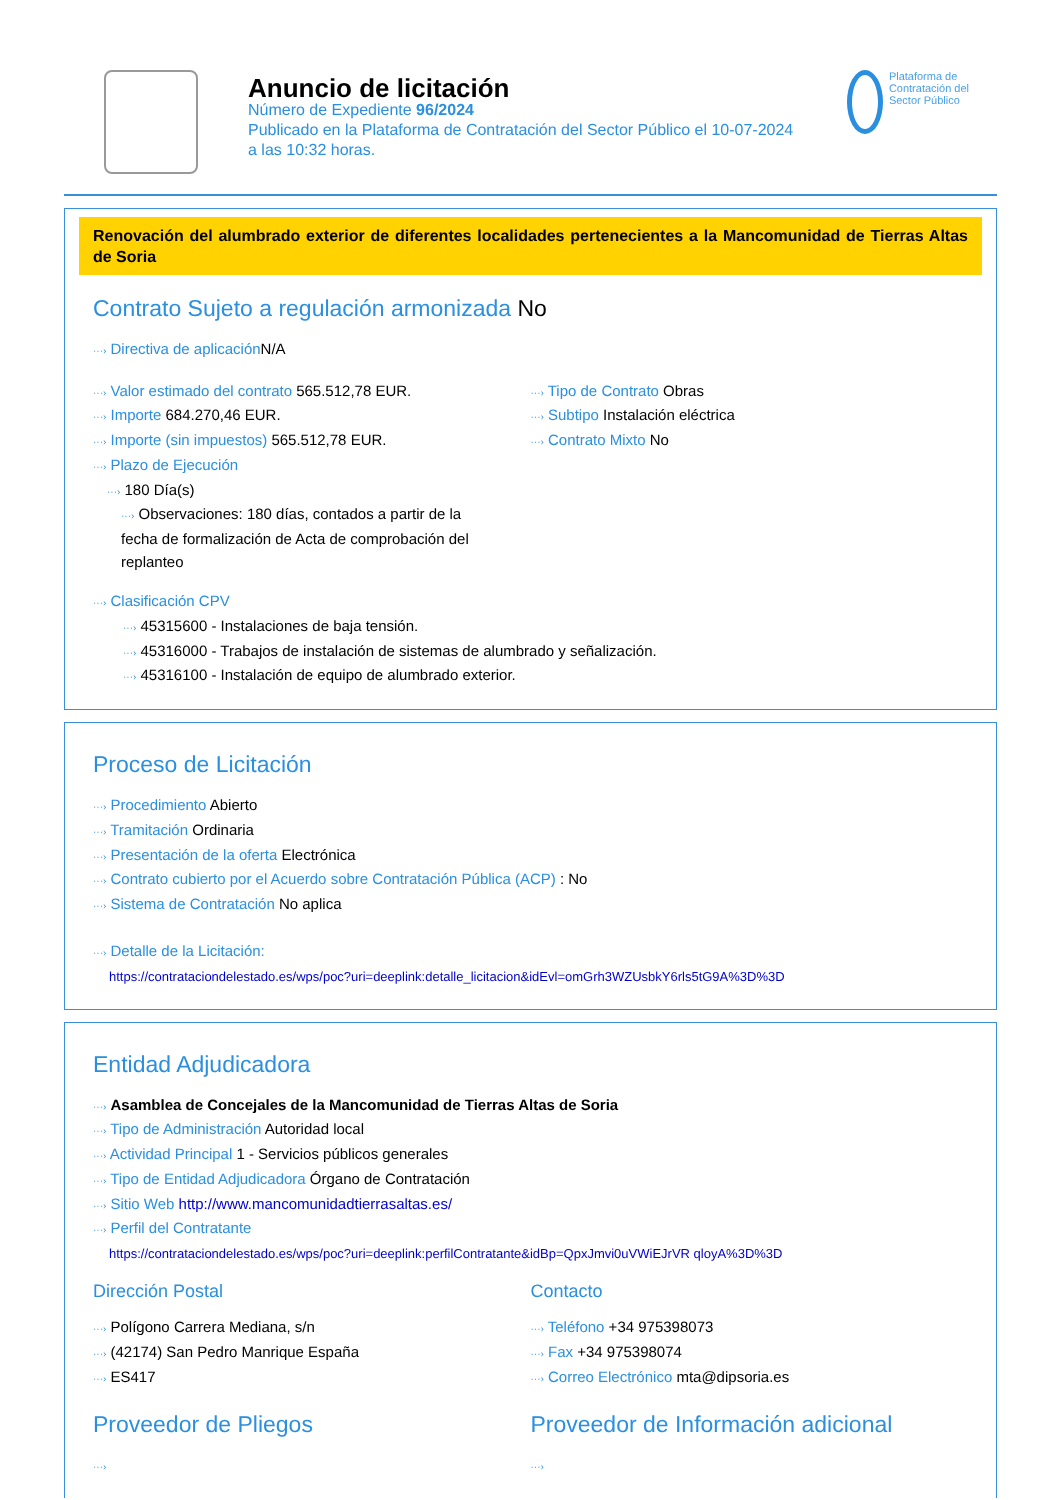Anuncio de licitación
Número de Expediente 96/2024
Publicado en la Plataforma de Contratación del Sector Público el 10-07-2024
a las 10:32 horas.
Plataforma de Contratación del Sector Público
Renovación del alumbrado exterior de diferentes localidades pertenecientes a la Mancomunidad de Tierras Altas de Soria
Contrato Sujeto a regulación armonizada No
···› Directiva de aplicación N/A
···› Valor estimado del contrato 565.512,78 EUR.
···› Importe 684.270,46 EUR.
···› Importe (sin impuestos) 565.512,78 EUR.
···› Plazo de Ejecución
···› 180 Día(s)
···› Observaciones: 180 días, contados a partir de la fecha de formalización de Acta de comprobación del replanteo
···› Tipo de Contrato Obras
···› Subtipo Instalación eléctrica
···› Contrato Mixto No
···› Clasificación CPV
···› 45315600 - Instalaciones de baja tensión.
···› 45316000 - Trabajos de instalación de sistemas de alumbrado y señalización.
···› 45316100 - Instalación de equipo de alumbrado exterior.
Proceso de Licitación
···› Procedimiento Abierto
···› Tramitación Ordinaria
···› Presentación de la oferta Electrónica
···› Contrato cubierto por el Acuerdo sobre Contratación Pública (ACP) : No
···› Sistema de Contratación No aplica
···› Detalle de la Licitación:
https://contrataciondelestado.es/wps/poc?uri=deeplink:detalle_licitacion&idEvl=omGrh3WZUsbkY6rls5tG9A%3D%3D
Entidad Adjudicadora
···› Asamblea de Concejales de la Mancomunidad de Tierras Altas de Soria
···› Tipo de Administración Autoridad local
···› Actividad Principal 1 - Servicios públicos generales
···› Tipo de Entidad Adjudicadora Órgano de Contratación
···› Sitio Web http://www.mancomunidadtierrasaltas.es/
···› Perfil del Contratante
https://contrataciondelestado.es/wps/poc?uri=deeplink:perfilContratante&idBp=QpxJmvi0uVWiEJrVR qloyA%3D%3D
Dirección Postal
···› Polígono Carrera Mediana, s/n
···› (42174) San Pedro Manrique España
···› ES417
Contacto
···› Teléfono +34 975398073
···› Fax +34 975398074
···› Correo Electrónico mta@dipsoria.es
Proveedor de Pliegos
···›
Proveedor de Información adicional
···›